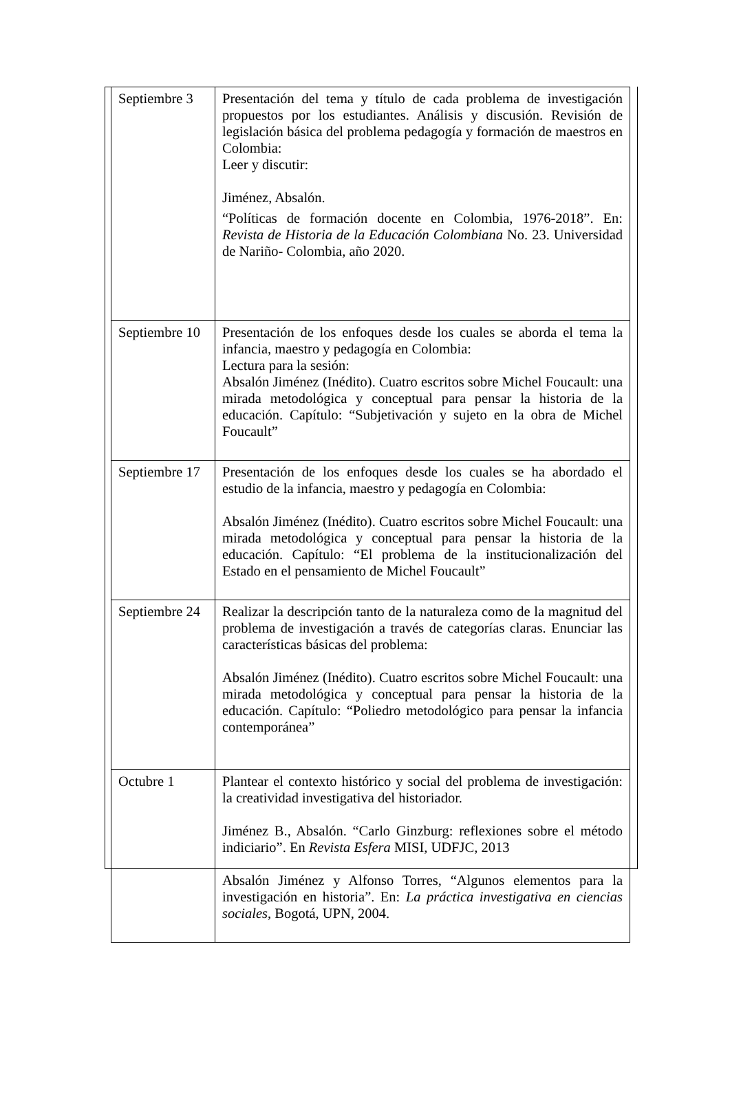| Septiembre 3 | Presentación del tema y título de cada problema de investigación propuestos por los estudiantes. Análisis y discusión. Revisión de legislación básica del problema pedagogía y formación de maestros en Colombia: Leer y discutir: Jiménez, Absalón. “Políticas de formación docente en Colombia, 1976-2018”. En: Revista de Historia de la Educación Colombiana No. 23. Universidad de Nariño- Colombia, año 2020. |
| Septiembre 10 | Presentación de los enfoques desde los cuales se aborda el tema la infancia, maestro y pedagogía en Colombia: Lectura para la sesión: Absalón Jiménez (Inédito). Cuatro escritos sobre Michel Foucault: una mirada metodológica y conceptual para pensar la historia de la educación. Capítulo: “Subjetivación y sujeto en la obra de Michel Foucault” |
| Septiembre 17 | Presentación de los enfoques desde los cuales se ha abordado el estudio de la infancia, maestro y pedagogía en Colombia: Absalón Jiménez (Inédito). Cuatro escritos sobre Michel Foucault: una mirada metodológica y conceptual para pensar la historia de la educación. Capítulo: “El problema de la institucionalización del Estado en el pensamiento de Michel Foucault” |
| Septiembre 24 | Realizar la descripción tanto de la naturaleza como de la magnitud del problema de investigación a través de categorías claras. Enunciar las características básicas del problema: Absalón Jiménez (Inédito). Cuatro escritos sobre Michel Foucault: una mirada metodológica y conceptual para pensar la historia de la educación. Capítulo: “Poliedro metodológico para pensar la infancia contemporánea” |
| Octubre 1 | Plantear el contexto histórico y social del problema de investigación: la creatividad investigativa del historiador. Jiménez B., Absalón. “Carlo Ginzburg: reflexiones sobre el método indiciario”. En Revista Esfera MISI, UDFJC, 2013 Absalón Jiménez y Alfonso Torres, “Algunos elementos para la investigación en historia”. En: La práctica investigativa en ciencias sociales , Bogotá, UPN, 2004. |